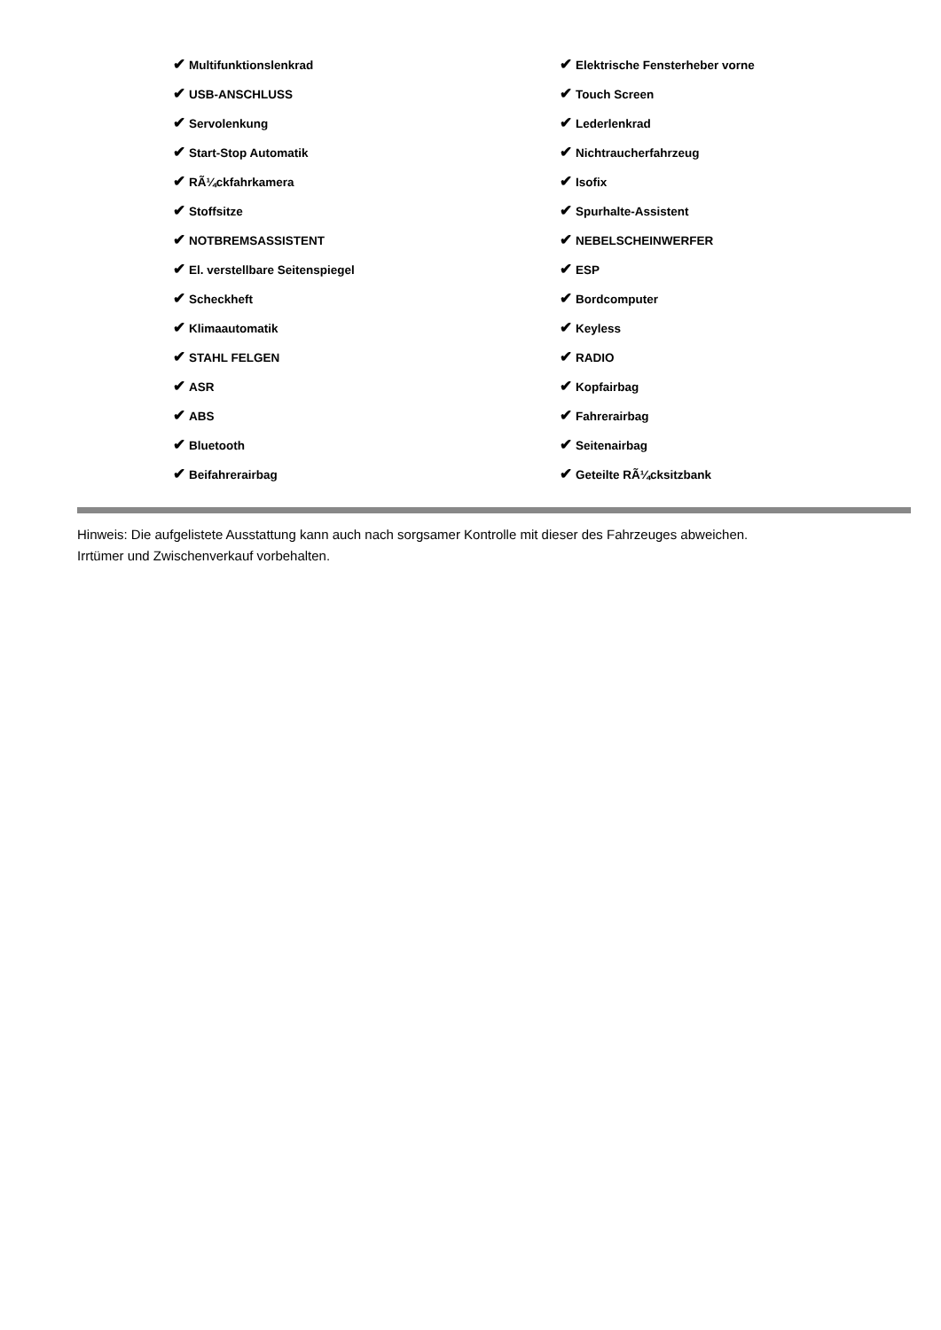| ✔ Multifunktionslenkrad | ✔ Elektrische Fensterheber vorne |
| ✔ USB-ANSCHLUSS | ✔ Touch Screen |
| ✔ Servolenkung | ✔ Lederlenkrad |
| ✔ Start-Stop Automatik | ✔ Nichtraucherfahrzeug |
| ✔ RÃ¼ckfahrkamera | ✔ Isofix |
| ✔ Stoffsitze | ✔ Spurhalte-Assistent |
| ✔ NOTBREMSASSISTENT | ✔ NEBELSCHEINWERFER |
| ✔ El. verstellbare Seitenspiegel | ✔ ESP |
| ✔ Scheckheft | ✔ Bordcomputer |
| ✔ Klimaautomatik | ✔ Keyless |
| ✔ STAHL FELGEN | ✔ RADIO |
| ✔ ASR | ✔ Kopfairbag |
| ✔ ABS | ✔ Fahrerairbag |
| ✔ Bluetooth | ✔ Seitenairbag |
| ✔ Beifahrerairbag | ✔ Geteilte RÃ¼cksitzbank |
Hinweis: Die aufgelistete Ausstattung kann auch nach sorgsamer Kontrolle mit dieser des Fahrzeuges abweichen. Irrtümer und Zwischenverkauf vorbehalten.